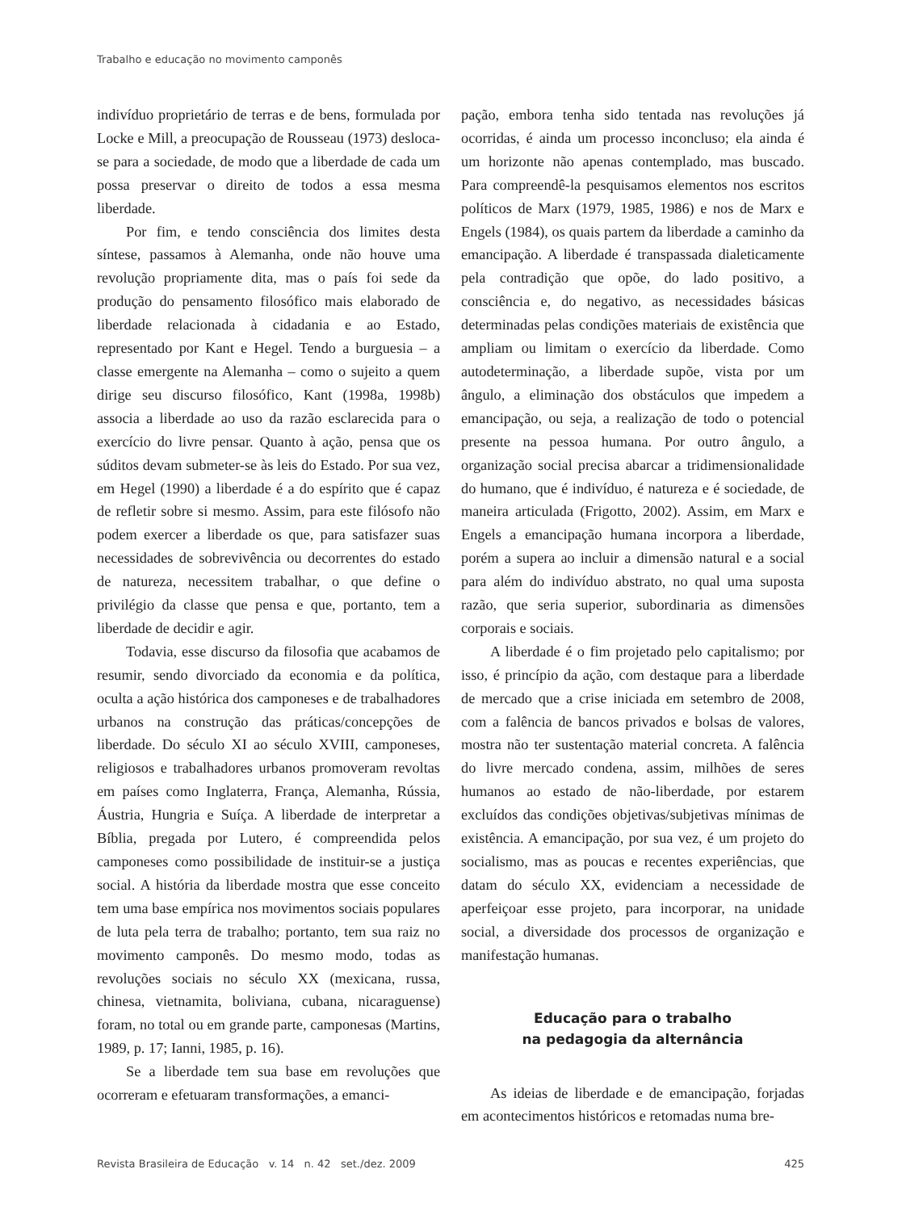Trabalho e educação no movimento camponês
indivíduo proprietário de terras e de bens, formulada por Locke e Mill, a preocupação de Rousseau (1973) desloca-se para a sociedade, de modo que a liberdade de cada um possa preservar o direito de todos a essa mesma liberdade.
Por fim, e tendo consciência dos limites desta síntese, passamos à Alemanha, onde não houve uma revolução propriamente dita, mas o país foi sede da produção do pensamento filosófico mais elaborado de liberdade relacionada à cidadania e ao Estado, representado por Kant e Hegel. Tendo a burguesia – a classe emergente na Alemanha – como o sujeito a quem dirige seu discurso filosófico, Kant (1998a, 1998b) associa a liberdade ao uso da razão esclarecida para o exercício do livre pensar. Quanto à ação, pensa que os súditos devam submeter-se às leis do Estado. Por sua vez, em Hegel (1990) a liberdade é a do espírito que é capaz de refletir sobre si mesmo. Assim, para este filósofo não podem exercer a liberdade os que, para satisfazer suas necessidades de sobrevivência ou decorrentes do estado de natureza, necessitem trabalhar, o que define o privilégio da classe que pensa e que, portanto, tem a liberdade de decidir e agir.
Todavia, esse discurso da filosofia que acabamos de resumir, sendo divorciado da economia e da política, oculta a ação histórica dos camponeses e de trabalhadores urbanos na construção das práticas/concepções de liberdade. Do século XI ao século XVIII, camponeses, religiosos e trabalhadores urbanos promoveram revoltas em países como Inglaterra, França, Alemanha, Rússia, Áustria, Hungria e Suíça. A liberdade de interpretar a Bíblia, pregada por Lutero, é compreendida pelos camponeses como possibilidade de instituir-se a justiça social. A história da liberdade mostra que esse conceito tem uma base empírica nos movimentos sociais populares de luta pela terra de trabalho; portanto, tem sua raiz no movimento camponês. Do mesmo modo, todas as revoluções sociais no século XX (mexicana, russa, chinesa, vietnamita, boliviana, cubana, nicaraguense) foram, no total ou em grande parte, camponesas (Martins, 1989, p. 17; Ianni, 1985, p. 16).
Se a liberdade tem sua base em revoluções que ocorreram e efetuaram transformações, a emanci-
pação, embora tenha sido tentada nas revoluções já ocorridas, é ainda um processo inconcluso; ela ainda é um horizonte não apenas contemplado, mas buscado. Para compreendê-la pesquisamos elementos nos escritos políticos de Marx (1979, 1985, 1986) e nos de Marx e Engels (1984), os quais partem da liberdade a caminho da emancipação. A liberdade é transpassada dialeticamente pela contradição que opõe, do lado positivo, a consciência e, do negativo, as necessidades básicas determinadas pelas condições materiais de existência que ampliam ou limitam o exercício da liberdade. Como autodeterminação, a liberdade supõe, vista por um ângulo, a eliminação dos obstáculos que impedem a emancipação, ou seja, a realização de todo o potencial presente na pessoa humana. Por outro ângulo, a organização social precisa abarcar a tridimensionalidade do humano, que é indivíduo, é natureza e é sociedade, de maneira articulada (Frigotto, 2002). Assim, em Marx e Engels a emancipação humana incorpora a liberdade, porém a supera ao incluir a dimensão natural e a social para além do indivíduo abstrato, no qual uma suposta razão, que seria superior, subordinaria as dimensões corporais e sociais.
A liberdade é o fim projetado pelo capitalismo; por isso, é princípio da ação, com destaque para a liberdade de mercado que a crise iniciada em setembro de 2008, com a falência de bancos privados e bolsas de valores, mostra não ter sustentação material concreta. A falência do livre mercado condena, assim, milhões de seres humanos ao estado de não-liberdade, por estarem excluídos das condições objetivas/subjetivas mínimas de existência. A emancipação, por sua vez, é um projeto do socialismo, mas as poucas e recentes experiências, que datam do século XX, evidenciam a necessidade de aperfeiçoar esse projeto, para incorporar, na unidade social, a diversidade dos processos de organização e manifestação humanas.
Educação para o trabalho
na pedagogia da alternância
As ideias de liberdade e de emancipação, forjadas em acontecimentos históricos e retomadas numa bre-
Revista Brasileira de Educação v. 14 n. 42 set./dez. 2009 425